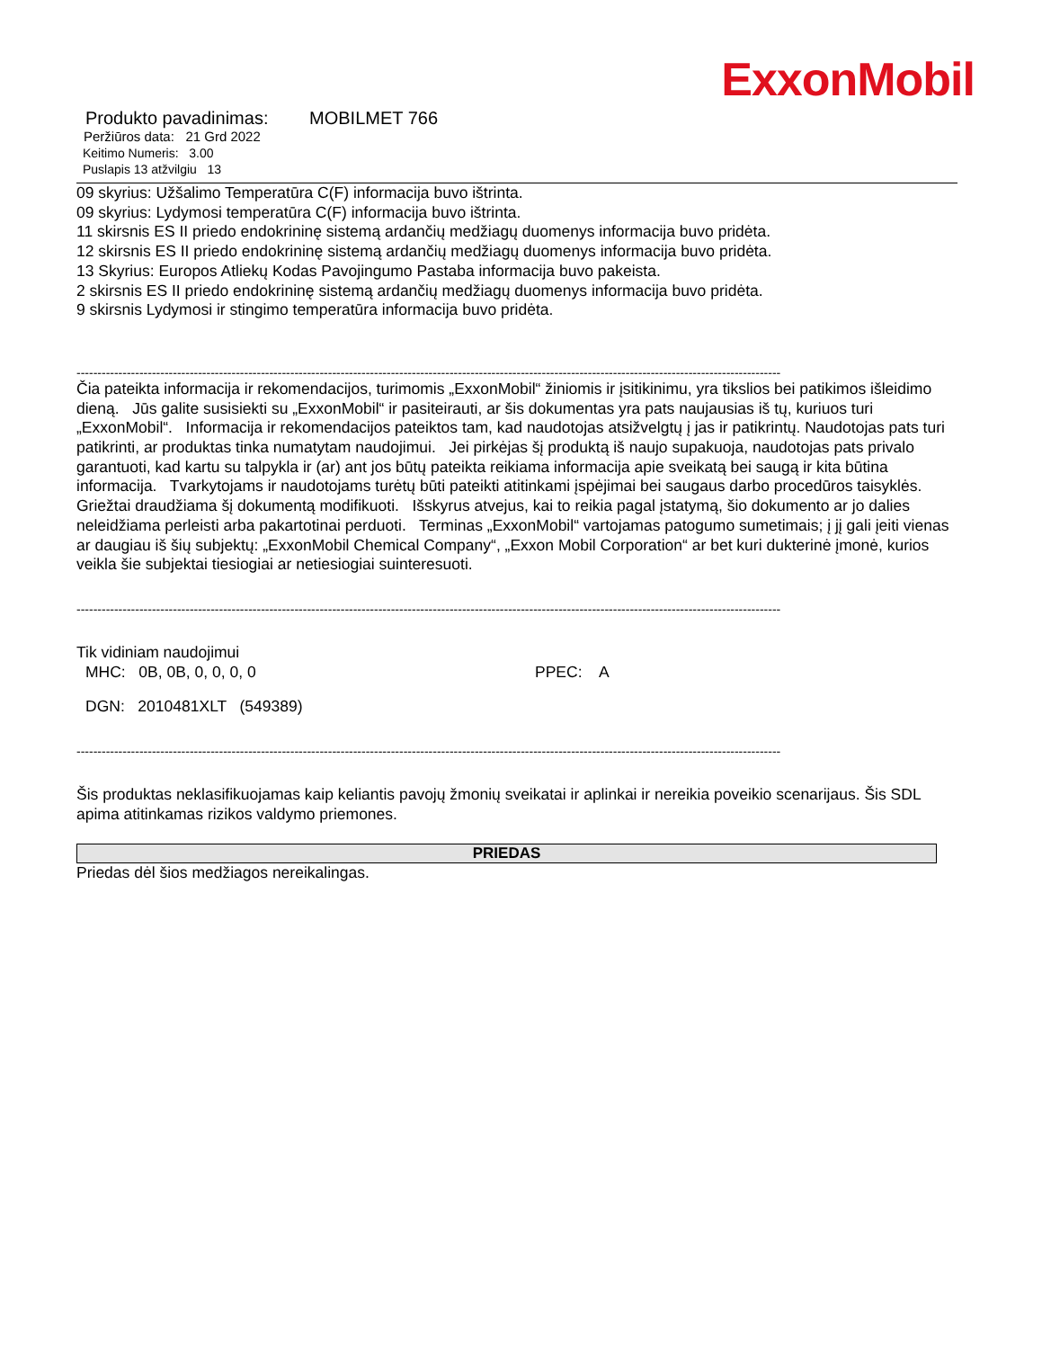ExxonMobil
Produkto pavadinimas: MOBILMET 766
Peržiūros data: 21 Grd 2022
Keitimo Numeris: 3.00
Puslapis 13 atžvilgiu 13
09 skyrius: Užšalimo Temperatūra C(F) informacija buvo ištrinta.
09 skyrius: Lydymosi temperatūra C(F) informacija buvo ištrinta.
11 skirsnis ES II priedo endokrininę sistemą ardančių medžiagų duomenys informacija buvo pridėta.
12 skirsnis ES II priedo endokrininę sistemą ardančių medžiagų duomenys informacija buvo pridėta.
13 Skyrius: Europos Atliekų Kodas Pavojingumo Pastaba informacija buvo pakeista.
2 skirsnis ES II priedo endokrininę sistemą ardančių medžiagų duomenys informacija buvo pridėta.
9 skirsnis Lydymosi ir stingimo temperatūra informacija buvo pridėta.
------------------------------------------------------------------------------------------------------------------------------------------------------------------------
Čia pateikta informacija ir rekomendacijos, turimomis „ExxonMobil“ žiniomis ir įsitikinimu, yra tikslios bei patikimos išleidimo dieną. Jūs galite susisiekti su „ExxonMobil“ ir pasiteirauti, ar šis dokumentas yra pats naujausias iš tų, kuriuos turi „ExxonMobil“. Informacija ir rekomendacijos pateiktos tam, kad naudotojas atsižvelgtų į jas ir patikrintų. Naudotojas pats turi patikrinti, ar produktas tinka numatytam naudojimui. Jei pirkėjas šį produktą iš naujo supakuoja, naudotojas pats privalo garantuoti, kad kartu su talpykla ir (ar) ant jos būtų pateikta reikiama informacija apie sveikatą bei saugą ir kita būtina informacija. Tvarkytojams ir naudotojams turėtų būti pateikti atitinkami įspėjimai bei saugaus darbo procedūros taisyklės. Griežtai draudžiama šį dokumentą modifikuoti. Išskyrus atvejus, kai to reikia pagal įstatymą, šio dokumento ar jo dalies neleidžiama perleisti arba pakartotinai perduoti. Terminas „ExxonMobil“ vartojamas patogumo sumetimais; į jį gali įeiti vienas ar daugiau iš šių subjektų: „ExxonMobil Chemical Company“, „Exxon Mobil Corporation“ ar bet kuri dukterinė įmonė, kurios veikla šie subjektai tiesiogiai ar netiesiogiai suinteresuoti.
------------------------------------------------------------------------------------------------------------------------------------------------------------------------
Tik vidiniam naudojimui
MHC: 0B, 0B, 0, 0, 0, 0 PPEC: A
DGN: 2010481XLT (549389)
------------------------------------------------------------------------------------------------------------------------------------------------------------------------
Šis produktas neklasifikuojamas kaip keliantis pavojų žmonių sveikatai ir aplinkai ir nereikia poveikio scenarijaus. Šis SDL apima atitinkamas rizikos valdymo priemones.
PRIEDAS
Priedas dėl šios medžiagos nereikalingas.